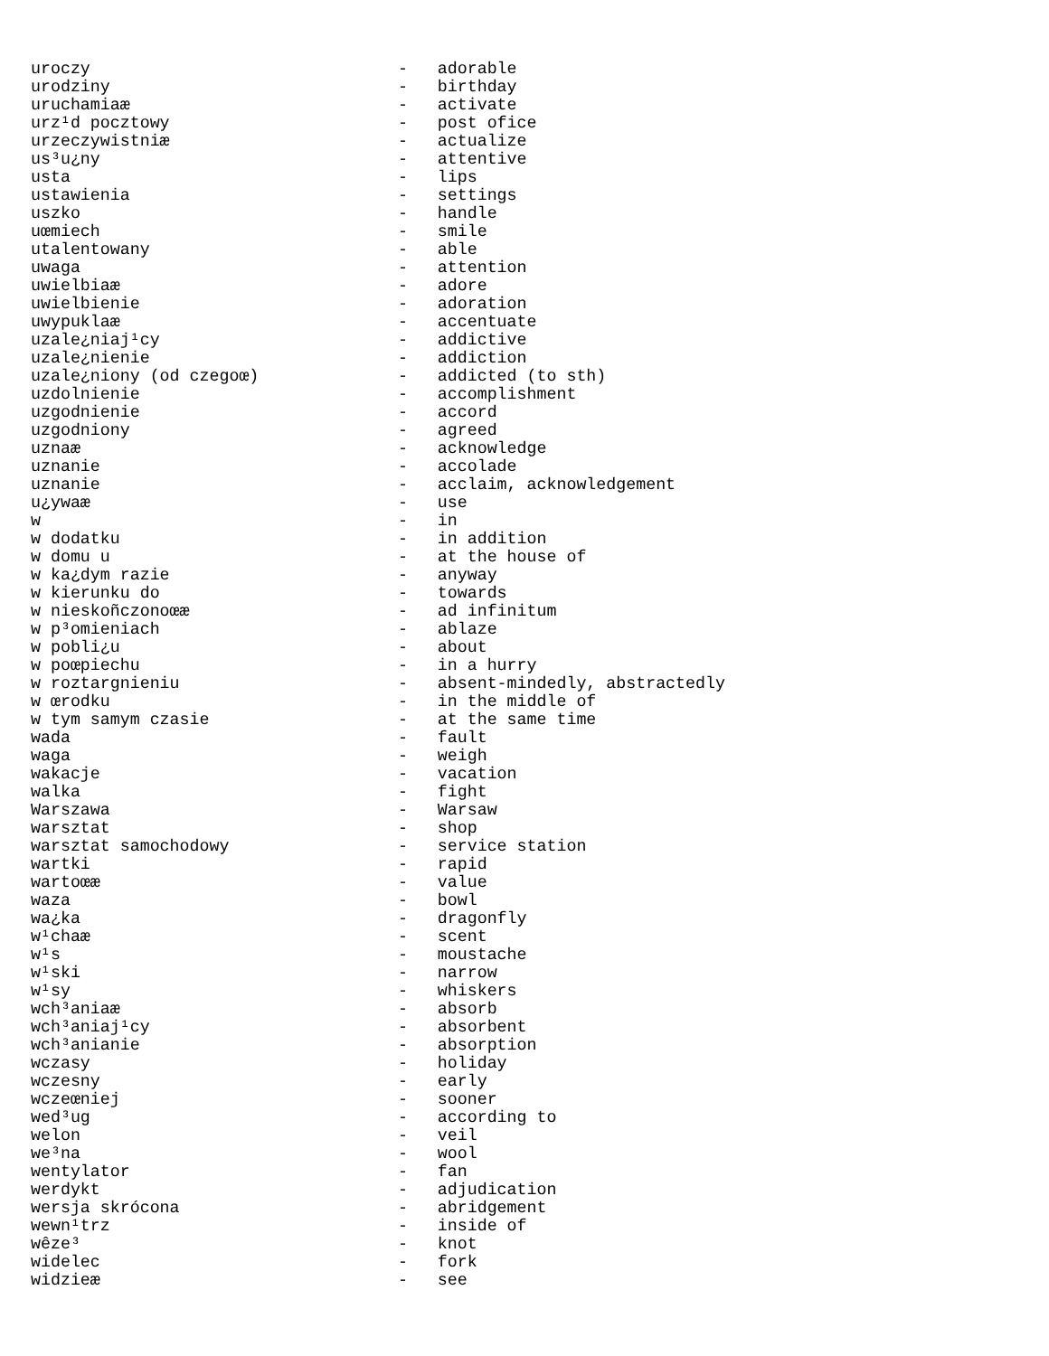uroczy                               -   adorable
urodziny                             -   birthday
uruchamiaæ                           -   activate
urz¹d pocztowy                       -   post ofice
urzeczywistniæ                       -   actualize
us³u¿ny                              -   attentive
usta                                 -   lips
ustawienia                           -   settings
uszko                                -   handle
uœmiech                              -   smile
utalentowany                         -   able
uwaga                                -   attention
uwielbiaæ                            -   adore
uwielbienie                          -   adoration
uwypuklaæ                            -   accentuate
uzale¿niaj¹cy                        -   addictive
uzale¿nienie                         -   addiction
uzale¿niony (od czegoœ)              -   addicted (to sth)
uzdolnienie                          -   accomplishment
uzgodnienie                          -   accord
uzgodniony                           -   agreed
uznaæ                                -   acknowledge
uznanie                              -   accolade
uznanie                              -   acclaim, acknowledgement
u¿ywaæ                               -   use
w                                    -   in
w dodatku                            -   in addition
w domu u                             -   at the house of
w ka¿dym razie                       -   anyway
w kierunku do                        -   towards
w nieskoñczonoœæ                     -   ad infinitum
w p³omieniach                        -   ablaze
w pobli¿u                            -   about
w poœpiechu                          -   in a hurry
w roztargnieniu                      -   absent-mindedly, abstractedly
w œrodku                             -   in the middle of
w tym samym czasie                   -   at the same time
wada                                 -   fault
waga                                 -   weigh
wakacje                              -   vacation
walka                                -   fight
Warszawa                             -   Warsaw
warsztat                             -   shop
warsztat samochodowy                 -   service station
wartki                               -   rapid
wartoœæ                              -   value
waza                                 -   bowl
wa¿ka                                -   dragonfly
w¹chaæ                               -   scent
w¹s                                  -   moustache
w¹ski                                -   narrow
w¹sy                                 -   whiskers
wch³aniaæ                            -   absorb
wch³aniaj¹cy                         -   absorbent
wch³anianie                          -   absorption
wczasy                               -   holiday
wczesny                              -   early
wczeœniej                            -   sooner
wed³ug                               -   according to
welon                                -   veil
we³na                                -   wool
wentylator                           -   fan
werdykt                              -   adjudication
wersja skrócona                      -   abridgement
wewn¹trz                             -   inside of
wêze³                                -   knot
widelec                              -   fork
widzieæ                              -   see